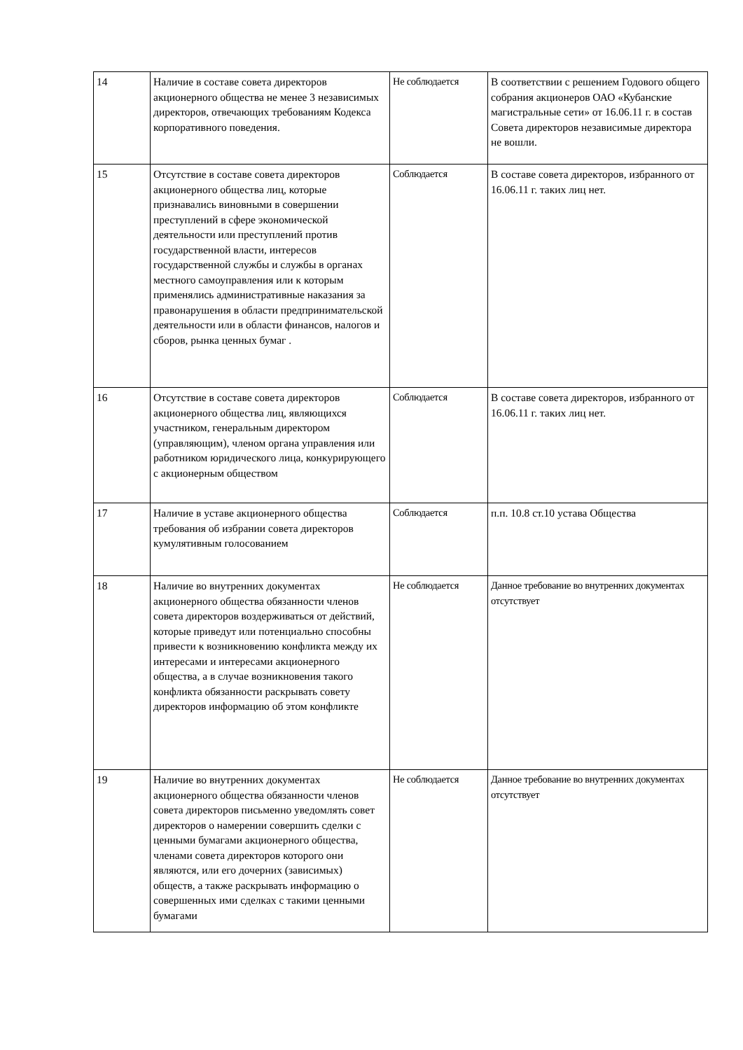| 14 | Наличие в составе совета директоров акционерного общества не менее 3 независимых директоров, отвечающих требованиям Кодекса корпоративного поведения. | Не соблюдается | В соответствии с решением Годового общего собрания акционеров ОАО «Кубанские магистральные сети» от 16.06.11 г. в состав Совета директоров независимые директора не вошли. |
| 15 | Отсутствие в составе совета директоров акционерного общества лиц, которые признавались виновными в совершении преступлений в сфере экономической деятельности или преступлений против государственной власти, интересов государственной службы и службы в органах местного самоуправления или к которым применялись административные наказания за правонарушения в области предпринимательской деятельности или в области финансов, налогов и сборов, рынка ценных бумаг . | Соблюдается | В составе совета директоров, избранного от 16.06.11 г. таких лиц нет. |
| 16 | Отсутствие в составе совета директоров акционерного общества лиц, являющихся участником, генеральным директором (управляющим), членом органа управления или работником юридического лица, конкурирующего с акционерным обществом | Соблюдается | В составе совета директоров, избранного от 16.06.11 г. таких лиц нет. |
| 17 | Наличие в уставе акционерного общества требования об избрании совета директоров кумулятивным голосованием | Соблюдается | п.п. 10.8 ст.10 устава Общества |
| 18 | Наличие во внутренних документах акционерного общества обязанности членов совета директоров воздерживаться от действий, которые приведут или потенциально способны привести к возникновению конфликта между их интересами и интересами акционерного общества, а в случае возникновения такого конфликта обязанности раскрывать совету директоров информацию об этом конфликте | Не соблюдается | Данное требование во внутренних документах отсутствует |
| 19 | Наличие во внутренних документах акционерного общества обязанности членов совета директоров письменно уведомлять совет директоров о намерении совершить сделки с ценными бумагами акционерного общества, членами совета директоров которого они являются, или его дочерних (зависимых) обществ, а также раскрывать информацию о совершенных ими сделках с такими ценными бумагами | Не соблюдается | Данное требование во внутренних документах отсутствует |